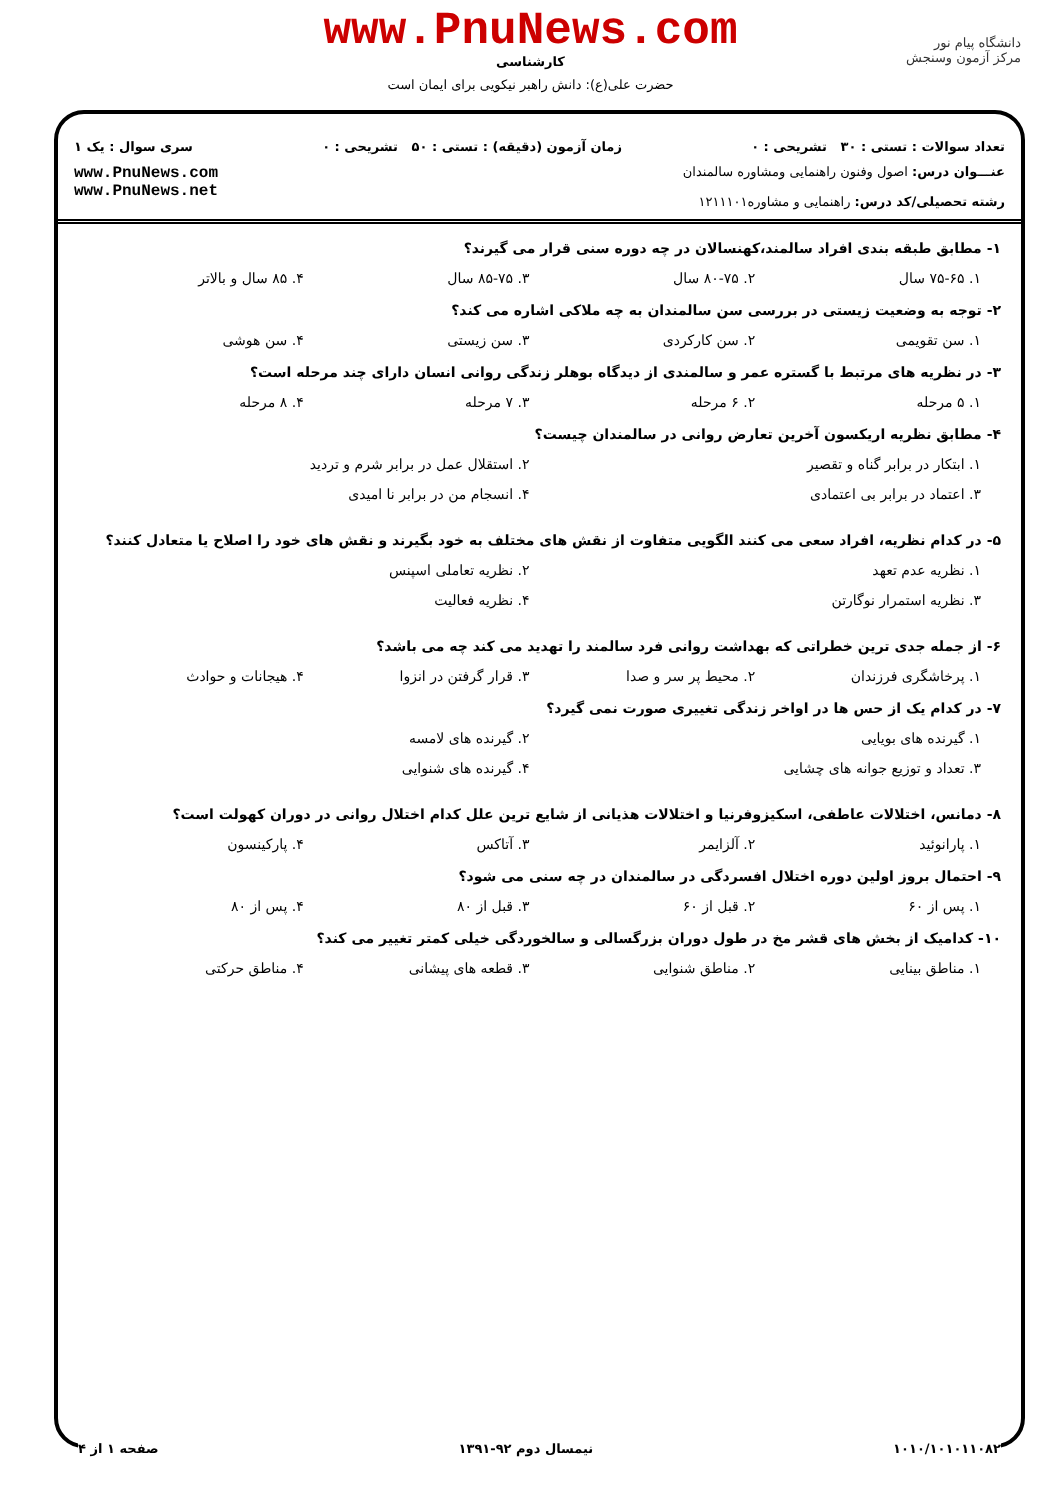www.PnuNews.com
کارشناسی
حضرت علی(ع): دانش راهبر نیکویی برای ایمان است
دانشگاه پیام نور
مرکز آزمون وسنجش
تعداد سوالات : تستی : ۳۰ تشریحی : ۰ زمان آزمون (دقیقه) : تستی : ۵۰ تشریحی : ۰ سری سوال : یک ۱
عنـــوان درس: اصول وفنون راهنمایی ومشاوره سالمندان
رشته تحصیلی/کد درس: راهنمایی و مشاوره۱۲۱۱۱۰۱
www.PnuNews.com
www.PnuNews.net
۱- مطابق طبقه بندی افراد سالمند،کهنسالان در چه دوره سنی قرار می گیرند؟
۱. ۷۵-۶۵ سال ۲. ۸۰-۷۵ سال ۳. ۸۵-۷۵ سال ۴. ۸۵ سال و بالاتر
۲- توجه به وضعیت زیستی در بررسی سن سالمندان به چه ملاکی اشاره می کند؟
۱. سن تقویمی ۲. سن کارکردی ۳. سن زیستی ۴. سن هوشی
۳- در نظریه های مرتبط با گستره عمر و سالمندی از دیدگاه بوهلر زندگی روانی انسان دارای چند مرحله است؟
۱. ۵ مرحله ۲. ۶ مرحله ۳. ۷ مرحله ۴. ۸ مرحله
۴- مطابق نظریه اریکسون آخرین تعارض روانی در سالمندان چیست؟
۱. ابتکار در برابر گناه و تقصیر ۲. استقلال عمل در برابر شرم و تردید ۳. اعتماد در برابر بی اعتمادی ۴. انسجام من در برابر نا امیدی
۵- در کدام نظریه، افراد سعی می کنند الگویی متفاوت از نقش های مختلف به خود بگیرند و نقش های خود را اصلاح یا متعادل کنند؟
۱. نظریه عدم تعهد ۲. نظریه تعاملی اسپنس ۳. نظریه استمرار نوگارتن ۴. نظریه فعالیت
۶- از جمله جدی ترین خطراتی که بهداشت روانی فرد سالمند را تهدید می کند چه می باشد؟
۱. پرخاشگری فرزندان ۲. محیط پر سر و صدا ۳. قرار گرفتن در انزوا ۴. هیجانات و حوادث
۷- در کدام یک از حس ها در اواخر زندگی تغییری صورت نمی گیرد؟
۱. گیرنده های بویایی ۲. گیرنده های لامسه ۳. تعداد و توزیع جوانه های چشایی ۴. گیرنده های شنوایی
۸- دمانس، اختلالات عاطفی، اسکیزوفرنیا و اختلالات هذیانی از شایع ترین علل کدام اختلال روانی در دوران کهولت است؟
۱. پارانوئید ۲. آلزایمر ۳. آتاکس ۴. پارکینسون
۹- احتمال بروز اولین دوره اختلال افسردگی در سالمندان در چه سنی می شود؟
۱. پس از ۶۰ ۲. قبل از ۶۰ ۳. قبل از ۸۰ ۴. پس از ۸۰
۱۰- کدامیک از بخش های قشر مخ در طول دوران بزرگسالی و سالخوردگی خیلی کمتر تغییر می کند؟
۱. مناطق بینایی ۲. مناطق شنوایی ۳. قطعه های پیشانی ۴. مناطق حرکتی
۱۰۱۰/۱۰۱۰۱۱۰۸۲ نیمسال دوم ۹۲-۱۳۹۱ صفحه ۱ از ۴